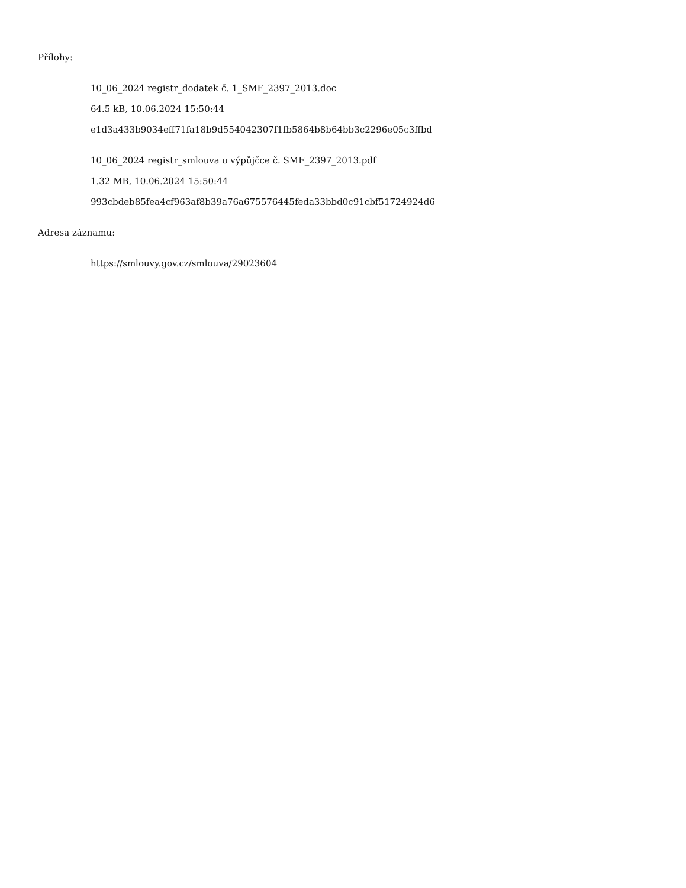Přílohy:
10_06_2024 registr_dodatek č. 1_SMF_2397_2013.doc
64.5 kB, 10.06.2024 15:50:44
e1d3a433b9034eff71fa18b9d554042307f1fb5864b8b64bb3c2296e05c3ffbd
10_06_2024 registr_smlouva o výpůjčce č. SMF_2397_2013.pdf
1.32 MB, 10.06.2024 15:50:44
993cbdeb85fea4cf963af8b39a76a675576445feda33bbd0c91cbf51724924d6
Adresa záznamu:
https://smlouvy.gov.cz/smlouva/29023604